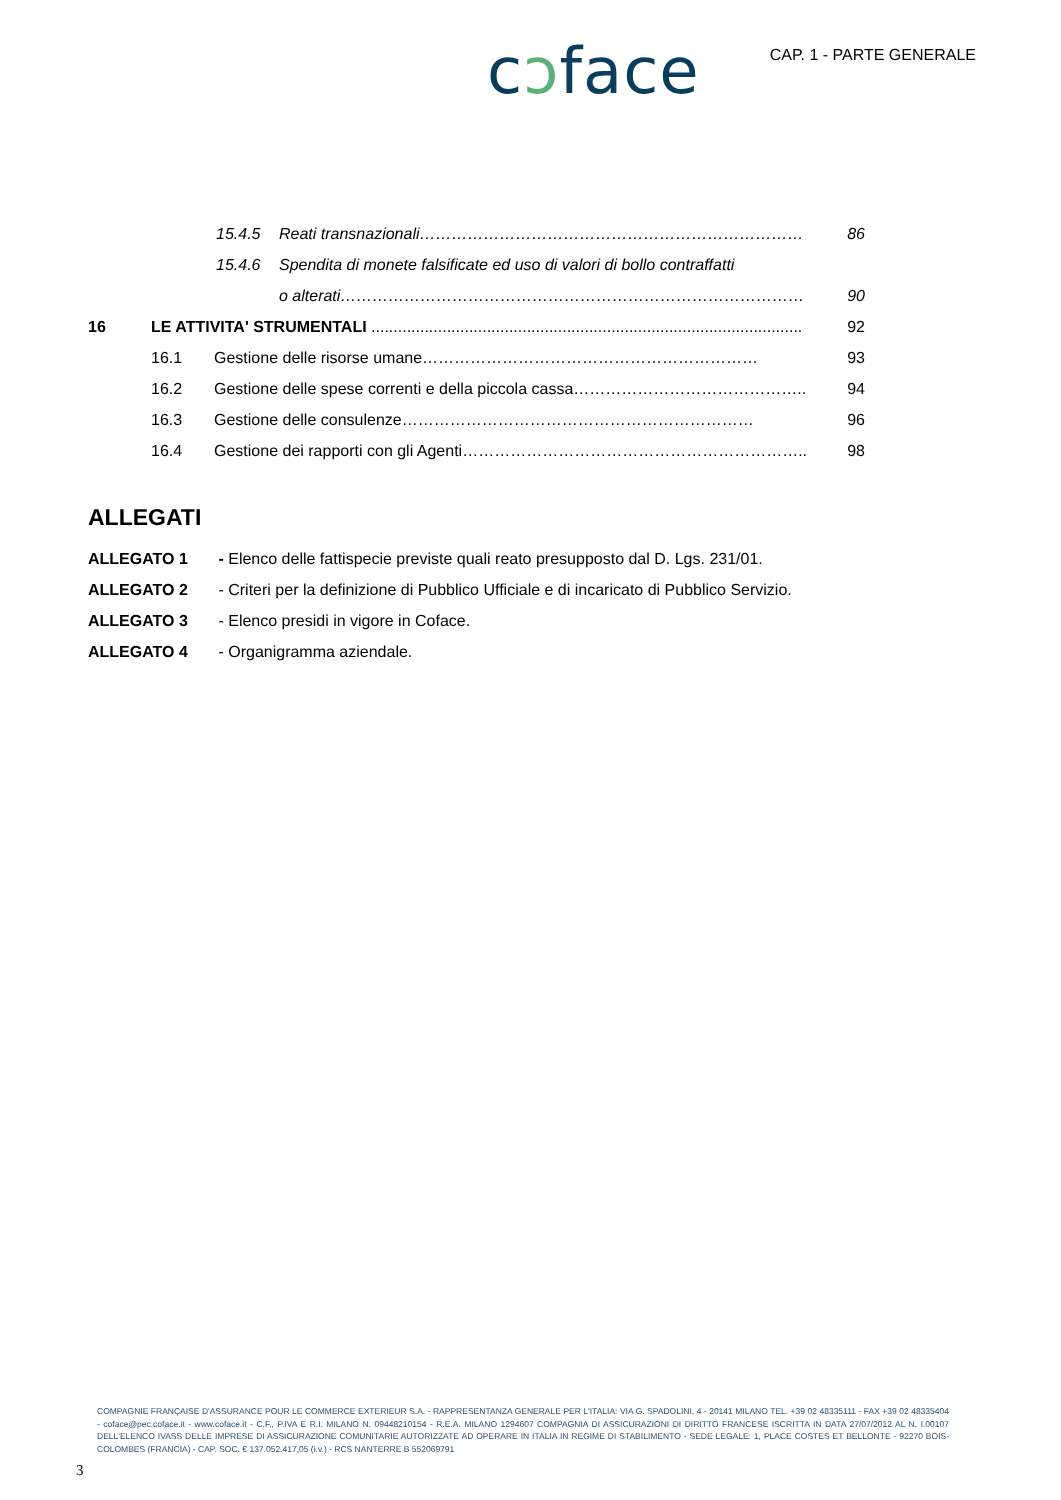cɔface
CAP. 1 - PARTE GENERALE
15.4.5 Reati transnazionali……………………………………………………………… 86
15.4.6 Spendita di monete falsificate ed uso di valori di bollo contraffatti
o alterati…………………………………………………………………………… 90
16 LE ATTIVITA' STRUMENTALI ................................................................................................. 92
16.1 Gestione delle risorse umane……………………………………………………… 93
16.2 Gestione delle spese correnti e della piccola cassa…………………………………….. 94
16.3 Gestione delle consulenze………………………………………………………… 96
16.4 Gestione dei rapporti con gli Agenti……………………………………………………….. 98
ALLEGATI
ALLEGATO 1 - Elenco delle fattispecie previste quali reato presupposto dal D. Lgs. 231/01.
ALLEGATO 2 - Criteri per la definizione di Pubblico Ufficiale e di incaricato di Pubblico Servizio.
ALLEGATO 3 - Elenco presidi in vigore in Coface.
ALLEGATO 4 - Organigramma aziendale.
COMPAGNIE FRANÇAISE D'ASSURANCE POUR LE COMMERCE EXTERIEUR S.A. - RAPPRESENTANZA GENERALE PER L'ITALIA: VIA G. SPADOLINI, 4 - 20141 MILANO TEL. +39 02 48335111 - FAX +39 02 48335404 - coface@pec.coface.it - www.coface.it - C.F., P.IVA E R.I. MILANO N. 09448210154 - R.E.A. MILANO 1294607 COMPAGNIA DI ASSICURAZIONI DI DIRITTO FRANCESE ISCRITTA IN DATA 27/07/2012 AL N. I.00107 DELL'ELENCO IVASS DELLE IMPRESE DI ASSICURAZIONE COMUNITARIE AUTORIZZATE AD OPERARE IN ITALIA IN REGIME DI STABILIMENTO - SEDE LEGALE: 1, PLACE COSTES ET BELLONTE - 92270 BOIS-COLOMBES (FRANCIA) - CAP. SOC. € 137.052.417,05 (i.v.) - RCS NANTERRE B 552069791
3